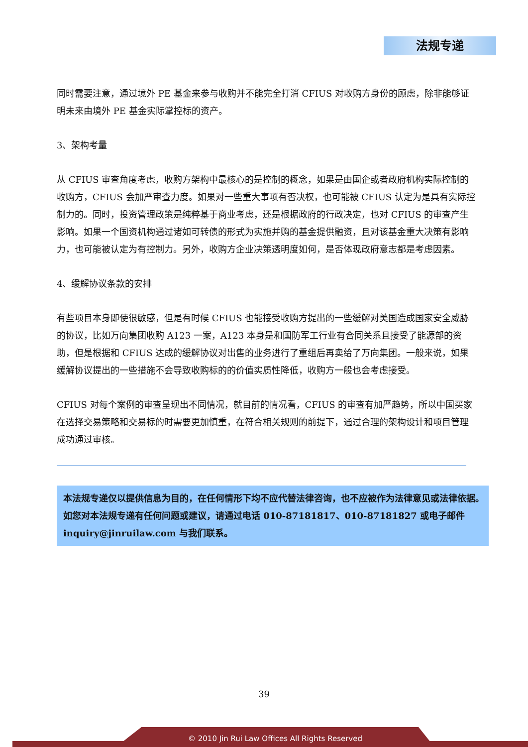法规专递
同时需要注意，通过境外 PE 基金来参与收购并不能完全打消 CFIUS 对收购方身份的顾虑，除非能够证明未来由境外 PE 基金实际掌控标的资产。
3、架构考量
从 CFIUS 审查角度考虑，收购方架构中最核心的是控制的概念，如果是由国企或者政府机构实际控制的收购方，CFIUS 会加严审查力度。如果对一些重大事项有否决权，也可能被 CFIUS 认定为是具有实际控制力的。同时，投资管理政策是纯粹基于商业考虑，还是根据政府的行政决定，也对 CFIUS 的审查产生影响。如果一个国资机构通过诸如可转债的形式为实施并购的基金提供融资，且对该基金重大决策有影响力，也可能被认定为有控制力。另外，收购方企业决策透明度如何，是否体现政府意志都是考虑因素。
4、缓解协议条款的安排
有些项目本身即使很敏感，但是有时候 CFIUS 也能接受收购方提出的一些缓解对美国造成国家安全威胁的协议，比如万向集团收购 A123 一案，A123 本身是和国防军工行业有合同关系且接受了能源部的资助，但是根据和 CFIUS 达成的缓解协议对出售的业务进行了重组后再卖给了万向集团。一般来说，如果缓解协议提出的一些措施不会导致收购标的的价值实质性降低，收购方一般也会考虑接受。
CFIUS 对每个案例的审查呈现出不同情况，就目前的情况看，CFIUS 的审查有加严趋势，所以中国买家在选择交易策略和交易标的时需要更加慎重，在符合相关规则的前提下，通过合理的架构设计和项目管理成功通过审核。
本法规专递仅以提供信息为目的，在任何情形下均不应代替法律咨询，也不应被作为法律意见或法律依据。如您对本法规专递有任何问题或建议，请通过电话 010-87181817、010-87181827 或电子邮件 inquiry@jinruilaw.com 与我们联系。
39
© 2010 Jin Rui Law Offices All Rights Reserved